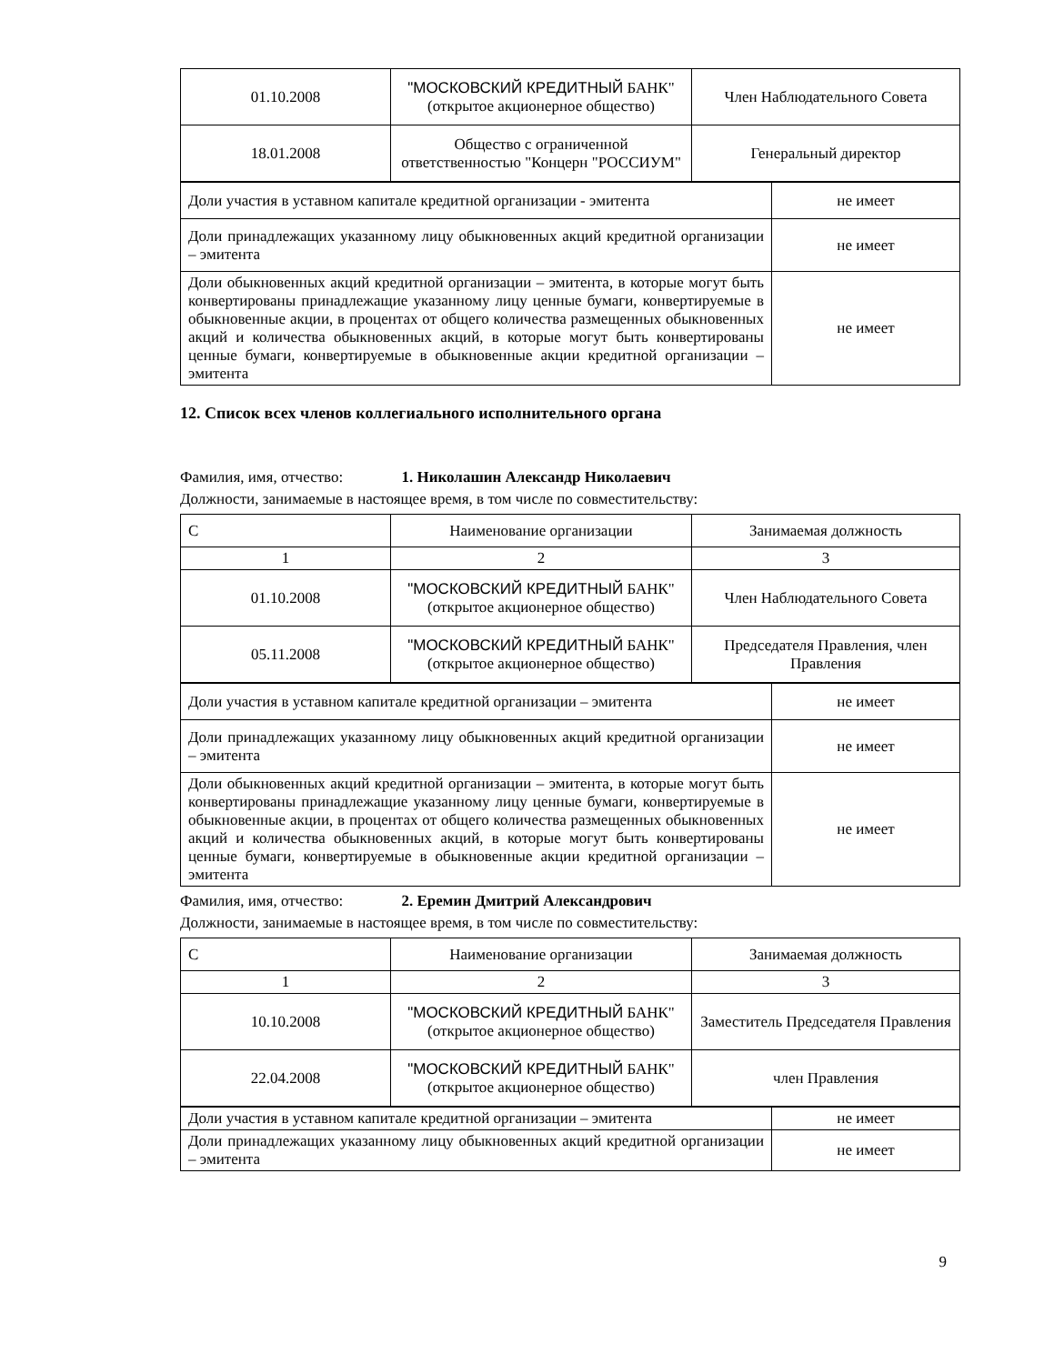| 01.10.2008 | "МОСКОВСКИЙ КРЕДИТНЫЙ БАНК" (открытое акционерное общество) | Член Наблюдательного Совета |
| 18.01.2008 | Общество с ограниченной ответственностью "Концерн "РОССИУМ" | Генеральный директор |
| Доли участия в уставном капитале кредитной организации - эмитента | не имеет |
| Доли принадлежащих указанному лицу обыкновенных акций кредитной организации – эмитента | не имеет |
| Доли обыкновенных акций кредитной организации – эмитента, в которые могут быть конвертированы принадлежащие указанному лицу ценные бумаги, конвертируемые в обыкновенные акции, в процентах от общего количества размещенных обыкновенных акций и количества обыкновенных акций, в которые могут быть конвертированы ценные бумаги, конвертируемые в обыкновенные акции кредитной организации – эмитента | не имеет |
12. Список всех членов коллегиального исполнительного органа
Фамилия, имя, отчество: 1. Николашин Александр Николаевич
Должности, занимаемые в настоящее время, в том числе по совместительству:
| С | Наименование организации | Занимаемая должность |
| 1 | 2 | 3 |
| 01.10.2008 | "МОСКОВСКИЙ КРЕДИТНЫЙ БАНК" (открытое акционерное общество) | Член Наблюдательного Совета |
| 05.11.2008 | "МОСКОВСКИЙ КРЕДИТНЫЙ БАНК" (открытое акционерное общество) | Председателя Правления, член Правления |
| Доли участия в уставном капитале кредитной организации – эмитента | не имеет |
| Доли принадлежащих указанному лицу обыкновенных акций кредитной организации – эмитента | не имеет |
| Доли обыкновенных акций кредитной организации – эмитента, в которые могут быть конвертированы принадлежащие указанному лицу ценные бумаги, конвертируемые в обыкновенные акции, в процентах от общего количества размещенных обыкновенных акций и количества обыкновенных акций, в которые могут быть конвертированы ценные бумаги, конвертируемые в обыкновенные акции кредитной организации – эмитента | не имеет |
Фамилия, имя, отчество: 2. Еремин Дмитрий Александрович
Должности, занимаемые в настоящее время, в том числе по совместительству:
| С | Наименование организации | Занимаемая должность |
| 1 | 2 | 3 |
| 10.10.2008 | "МОСКОВСКИЙ КРЕДИТНЫЙ БАНК" (открытое акционерное общество) | Заместитель Председателя Правления |
| 22.04.2008 | "МОСКОВСКИЙ КРЕДИТНЫЙ БАНК" (открытое акционерное общество) | член Правления |
| Доли участия в уставном капитале кредитной организации – эмитента | не имеет |
| Доли принадлежащих указанному лицу обыкновенных акций кредитной организации – эмитента | не имеет |
9